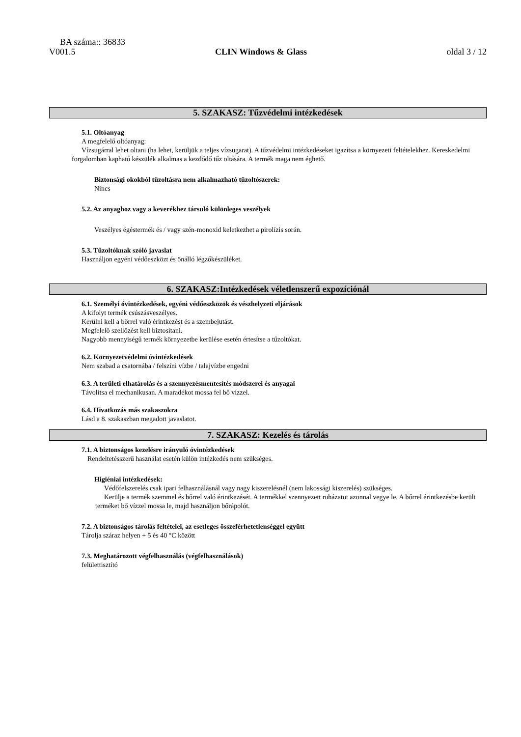BA száma:: 36833
V001.5 CLIN Windows & Glass oldal 3 / 12
5. SZAKASZ: Tűzvédelmi intézkedések
5.1. Oltóanyag
A megfelelő oltóanyag:
Vízsugárral lehet oltani (ha lehet, kerüljük a teljes vízsugarat). A tűzvédelmi intézkedéseket igazítsa a környezeti feltételekhez. Kereskedelmi forgalomban kapható készülék alkalmas a kezdődő tűz oltására. A termék maga nem éghető.
Biztonsági okokból tűzoltásra nem alkalmazható tűzoltószerek:
Nincs
5.2. Az anyaghoz vagy a keverékhez társuló különleges veszélyek
Veszélyes égéstermék és / vagy szén-monoxid keletkezhet a pirolízis során.
5.3. Tűzoltóknak szóló javaslat
Használjon egyéni védőeszközt és önálló légzőkészüléket.
6. SZAKASZ:Intézkedések véletlenszerű expozíciónál
6.1. Személyi óvintézkedések, egyéni védőeszközök és vészhelyzeti eljárások
A kifolyt termék csúszásveszélyes.
Kerülni kell a bőrrel való érintkezést és a szembejutást.
Megfelelő szellőzést kell biztosítani.
Nagyobb mennyiségű termék környezetbe kerülése esetén értesítse a tűzoltókat.
6.2. Környezetvédelmi óvintézkedések
Nem szabad a csatornába / felszíni vízbe / talajvízbe engedni
6.3. A területi elhatárolás és a szennyezésmentesítés módszerei és anyagai
Távolítsa el mechanikusan. A maradékot mossa fel bő vízzel.
6.4. Hivatkozás más szakaszokra
Lásd a 8. szakaszban megadott javaslatot.
7. SZAKASZ: Kezelés és tárolás
7.1. A biztonságos kezelésre irányuló óvintézkedések
Rendeltetésszerű használat esetén külön intézkedés nem szükséges.
Higiéniai intézkedések:
Védőfelszerelés csak ipari felhasználásnál vagy nagy kiszerelésnél (nem lakossági kiszerelés) szükséges.
Kerülje a termék szemmel és bőrrel való érintkezését. A termékkel szennyezett ruházatot azonnal vegye le. A bőrrel érintkezésbe került terméket bő vízzel mossa le, majd használjon bőrápolót.
7.2. A biztonságos tárolás feltételei, az esetleges összeférhetetlenséggel együtt
Tárolja száraz helyen + 5 és 40 °C között
7.3. Meghatározott végfelhasználás (végfelhasználások)
felülettisztító